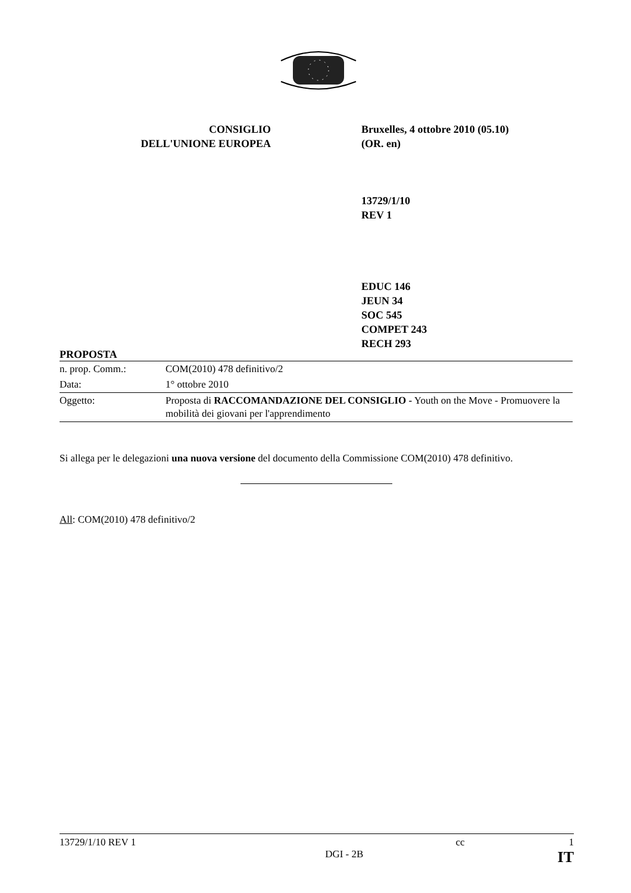CONSIGLIO
DELL'UNIONE EUROPEA
Bruxelles, 4 ottobre 2010 (05.10)
(OR. en)
13729/1/10
REV 1
EDUC 146
JEUN 34
SOC 545
COMPET 243
RECH 293
PROPOSTA
| n. prop. Comm.: | COM(2010) 478 definitivo/2 |
| Data: | 1° ottobre 2010 |
| Oggetto: | Proposta di RACCOMANDAZIONE DEL CONSIGLIO - Youth on the Move - Promuovere la mobilità dei giovani per l'apprendimento |
Si allega per le delegazioni una nuova versione del documento della Commissione COM(2010) 478 definitivo.
All: COM(2010) 478 definitivo/2
13729/1/10 REV 1 cc 1
DGI - 2B IT